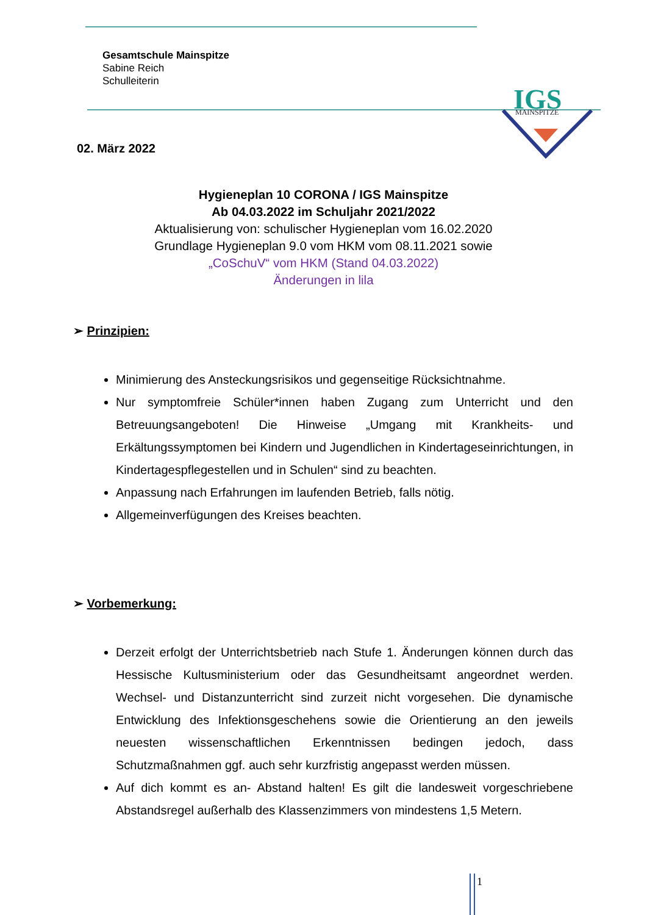Gesamtschule Mainspitze
Sabine Reich
Schulleiterin
IGS
MAINSPITZE
02. März 2022
Hygieneplan 10 CORONA / IGS Mainspitze
Ab 04.03.2022 im Schuljahr 2021/2022
Aktualisierung von: schulischer Hygieneplan vom 16.02.2020
Grundlage Hygieneplan 9.0 vom HKM vom 08.11.2021 sowie
„CoSchuV“ vom HKM (Stand 04.03.2022)
Änderungen in lila
➢ Prinzipien:
Minimierung des Ansteckungsrisikos und gegenseitige Rücksichtnahme.
Nur symptomfreie Schüler*innen haben Zugang zum Unterricht und den Betreuungsangeboten! Die Hinweise „Umgang mit Krankheits- und Erkältungssymptomen bei Kindern und Jugendlichen in Kindertageseinrichtungen, in Kindertagespflegestellen und in Schulen“ sind zu beachten.
Anpassung nach Erfahrungen im laufenden Betrieb, falls nötig.
Allgemeinverfügungen des Kreises beachten.
➢ Vorbemerkung:
Derzeit erfolgt der Unterrichtsbetrieb nach Stufe 1. Änderungen können durch das Hessische Kultusministerium oder das Gesundheitsamt angeordnet werden. Wechsel- und Distanzunterricht sind zurzeit nicht vorgesehen. Die dynamische Entwicklung des Infektionsgeschehens sowie die Orientierung an den jeweils neuesten wissenschaftlichen Erkenntnissen bedingen jedoch, dass Schutzmaßnahmen ggf. auch sehr kurzfristig angepasst werden müssen.
Auf dich kommt es an- Abstand halten! Es gilt die landesweit vorgeschriebene Abstandsregel außerhalb des Klassenzimmers von mindestens 1,5 Metern.
1